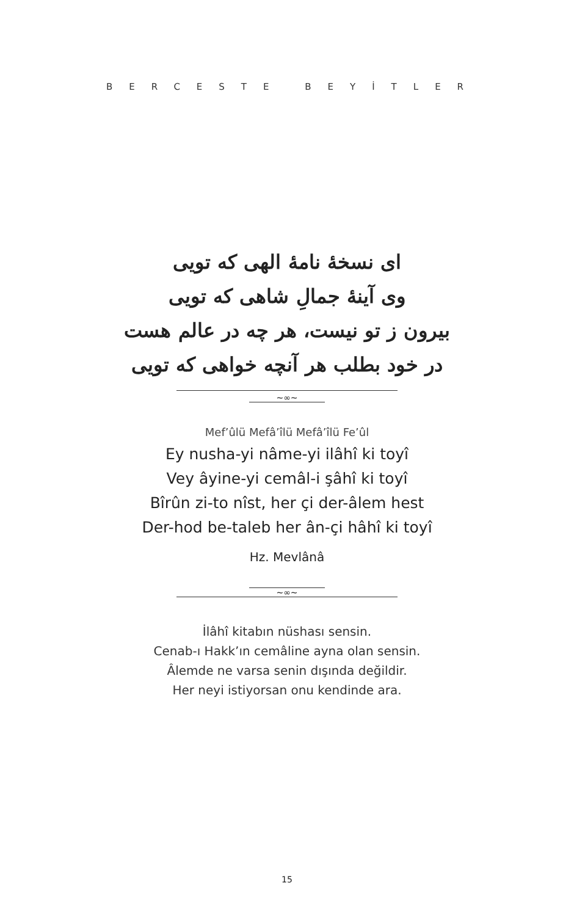BERCESTE BEYİTLER
ای نسخهٔ نامهٔ الهی که تویی
وی آینهٔ جمالِ شاهی که تویی
بیرون ز تو نیست، هر چه در عالم هست
در خود بطلب هر آنچه خواهی که تویی
∼∞∼
Mef’ûlü Mefâ’îlü Mefâ’îlü Fe’ûl
Ey nusha-yi nâme-yi ilâhî ki toyî
Vey âyine-yi cemâl-i şâhî ki toyî
Bîrûn zi-to nîst, her çi der-âlem hest
Der-hod be-taleb her ân-çi hâhî ki toyî
Hz. Mevlânâ
∼∞∼
İlâhî kitabın nüshası sensin.
Cenab-ı Hakk’ın cemâline ayna olan sensin.
Âlemde ne varsa senin dışında değildir.
Her neyi istiyorsan onu kendinde ara.
15